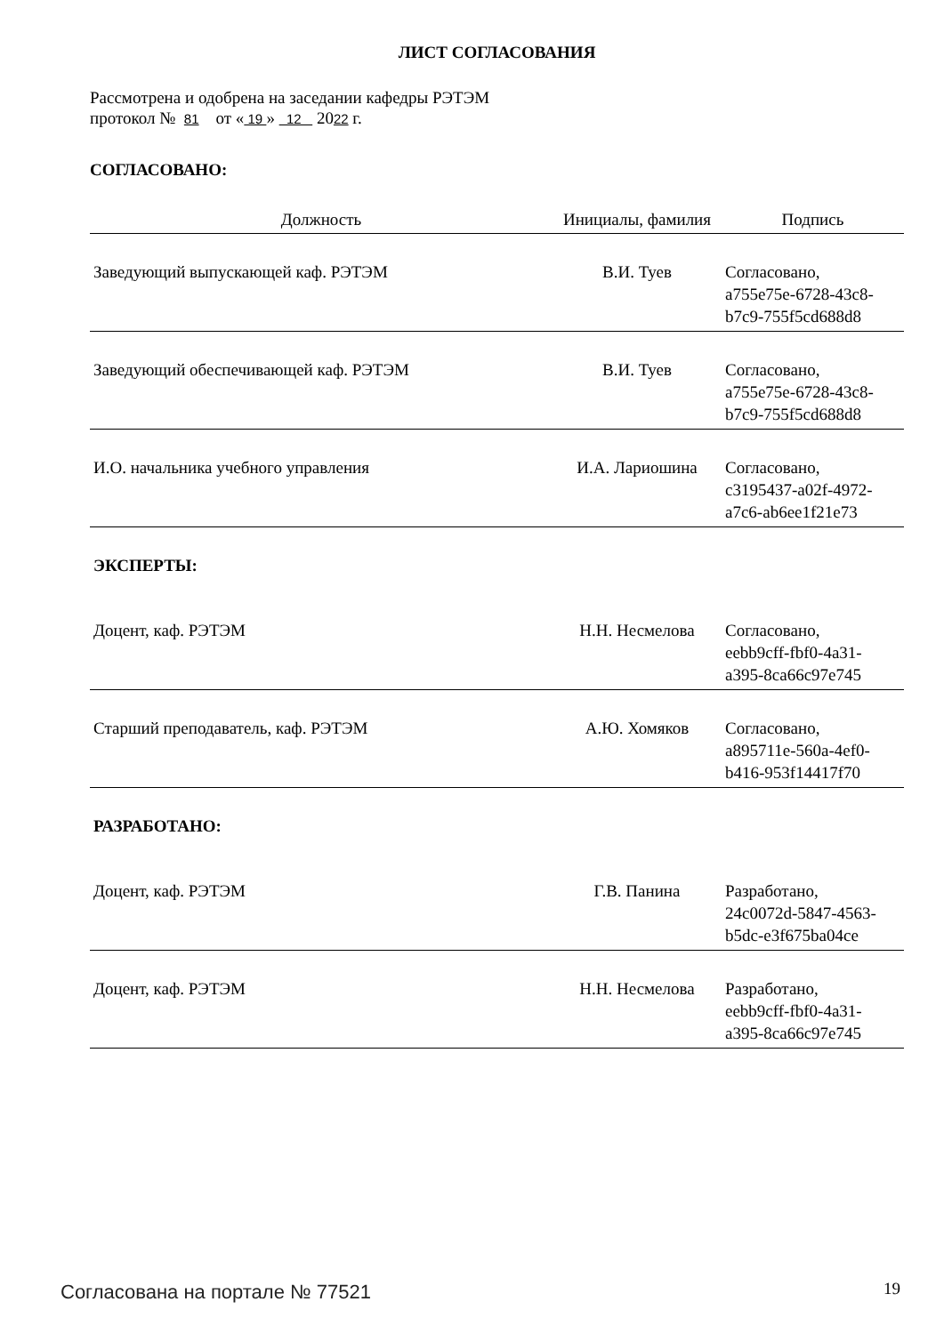ЛИСТ СОГЛАСОВАНИЯ
Рассмотрена и одобрена на заседании кафедры РЭТЭМ
протокол № 81 от « 19 » 12 2022 г.
СОГЛАСОВАНО:
| Должность | Инициалы, фамилия | Подпись |
| --- | --- | --- |
| Заведующий выпускающей каф. РЭТЭМ | В.И. Туев | Согласовано, a755e75e-6728-43c8- b7c9-755f5cd688d8 |
| Заведующий обеспечивающей каф. РЭТЭМ | В.И. Туев | Согласовано, a755e75e-6728-43c8- b7c9-755f5cd688d8 |
| И.О. начальника учебного управления | И.А. Лариошина | Согласовано, c3195437-a02f-4972- a7c6-ab6ee1f21e73 |
| ЭКСПЕРТЫ: | | |
| Доцент, каф. РЭТЭМ | Н.Н. Несмелова | Согласовано, eebb9cff-fbf0-4a31- a395-8ca66c97e745 |
| Старший преподаватель, каф. РЭТЭМ | А.Ю. Хомяков | Согласовано, a895711e-560a-4ef0- b416-953f14417f70 |
| РАЗРАБОТАНО: | | |
| Доцент, каф. РЭТЭМ | Г.В. Панина | Разработано, 24c0072d-5847-4563- b5dc-e3f675ba04ce |
| Доцент, каф. РЭТЭМ | Н.Н. Несмелова | Разработано, eebb9cff-fbf0-4a31- a395-8ca66c97e745 |
Согласована на портале № 77521 19